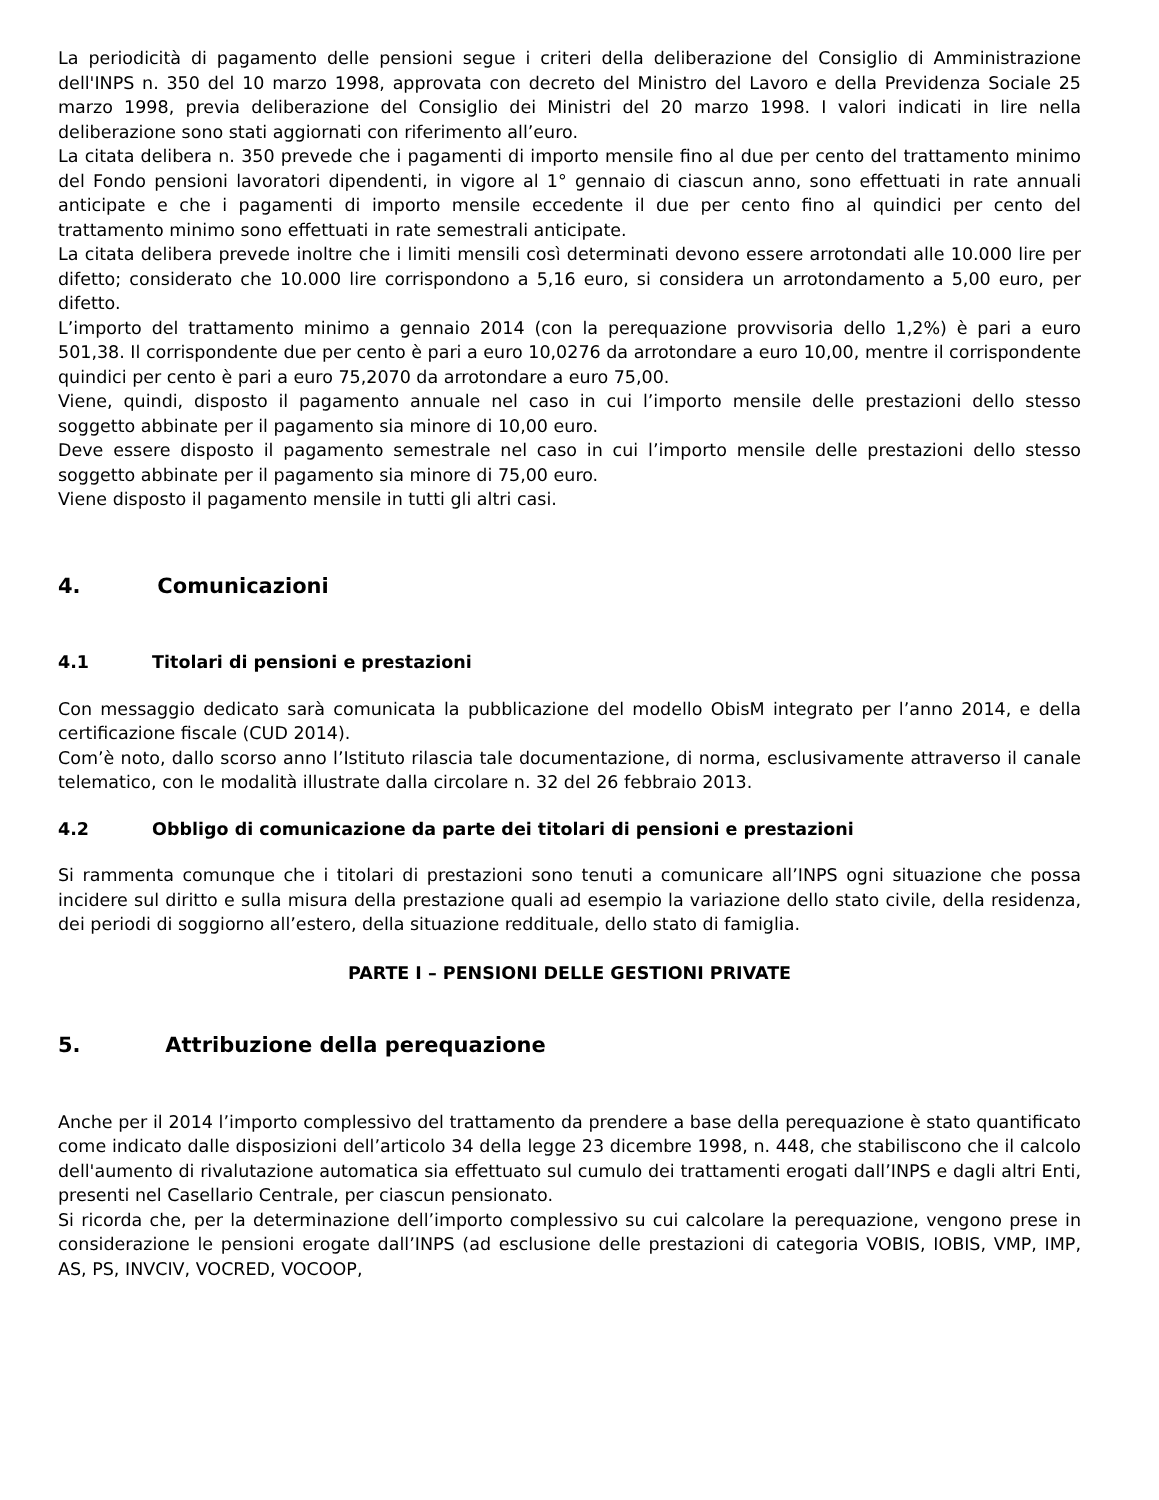La periodicità di pagamento delle pensioni segue i criteri della deliberazione del Consiglio di Amministrazione dell'INPS n. 350 del 10 marzo 1998, approvata con decreto del Ministro del Lavoro e della Previdenza Sociale 25 marzo 1998, previa deliberazione del Consiglio dei Ministri del 20 marzo 1998. I valori indicati in lire nella deliberazione sono stati aggiornati con riferimento all’euro.
La citata delibera n. 350 prevede che i pagamenti di importo mensile fino al due per cento del trattamento minimo del Fondo pensioni lavoratori dipendenti, in vigore al 1° gennaio di ciascun anno, sono effettuati in rate annuali anticipate e che i pagamenti di importo mensile eccedente il due per cento fino al quindici per cento del trattamento minimo sono effettuati in rate semestrali anticipate.
La citata delibera prevede inoltre che i limiti mensili così determinati devono essere arrotondati alle 10.000 lire per difetto; considerato che 10.000 lire corrispondono a 5,16 euro, si considera un arrotondamento a 5,00 euro, per difetto.
L’importo del trattamento minimo a gennaio 2014 (con la perequazione provvisoria dello 1,2%) è pari a euro 501,38. Il corrispondente due per cento è pari a euro 10,0276 da arrotondare a euro 10,00, mentre il corrispondente quindici per cento è pari a euro 75,2070 da arrotondare a euro 75,00.
Viene, quindi, disposto il pagamento annuale nel caso in cui l’importo mensile delle prestazioni dello stesso soggetto abbinate per il pagamento sia minore di 10,00 euro.
Deve essere disposto il pagamento semestrale nel caso in cui l’importo mensile delle prestazioni dello stesso soggetto abbinate per il pagamento sia minore di 75,00 euro.
Viene disposto il pagamento mensile in tutti gli altri casi.
4. Comunicazioni
4.1 Titolari di pensioni e prestazioni
Con messaggio dedicato sarà comunicata la pubblicazione del modello ObisM integrato per l’anno 2014, e della certificazione fiscale (CUD 2014).
Com’è noto, dallo scorso anno l’Istituto rilascia tale documentazione, di norma, esclusivamente attraverso il canale telematico, con le modalità illustrate dalla circolare n. 32 del 26 febbraio 2013.
4.2 Obbligo di comunicazione da parte dei titolari di pensioni e prestazioni
Si rammenta comunque che i titolari di prestazioni sono tenuti a comunicare all’INPS ogni situazione che possa incidere sul diritto e sulla misura della prestazione quali ad esempio la variazione dello stato civile, della residenza, dei periodi di soggiorno all’estero, della situazione reddituale, dello stato di famiglia.
PARTE I – PENSIONI DELLE GESTIONI PRIVATE
5. Attribuzione della perequazione
Anche per il 2014 l’importo complessivo del trattamento da prendere a base della perequazione è stato quantificato come indicato dalle disposizioni dell’articolo 34 della legge 23 dicembre 1998, n. 448, che stabiliscono che il calcolo dell'aumento di rivalutazione automatica sia effettuato sul cumulo dei trattamenti erogati dall’INPS e dagli altri Enti, presenti nel Casellario Centrale, per ciascun pensionato.
Si ricorda che, per la determinazione dell’importo complessivo su cui calcolare la perequazione, vengono prese in considerazione le pensioni erogate dall’INPS (ad esclusione delle prestazioni di categoria VOBIS, IOBIS, VMP, IMP, AS, PS, INVCIV, VOCRED, VOCOOP,